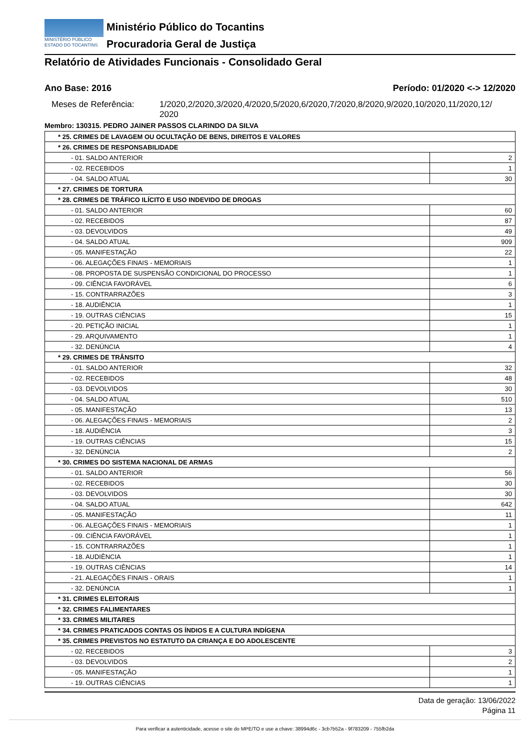MINISTÉRIO PÚBLICO
ESTADO DO TOCANTINS
Ministério Público do Tocantins
Procuradoria Geral de Justiça
Relatório de Atividades Funcionais - Consolidado Geral
Ano Base: 2016 Período: 01/2020 <-> 12/2020
Meses de Referência: 1/2020,2/2020,3/2020,4/2020,5/2020,6/2020,7/2020,8/2020,9/2020,10/2020,11/2020,12/
2020
Membro: 130315. PEDRO JAINER PASSOS CLARINDO DA SILVA
| * 25. CRIMES DE LAVAGEM OU OCULTAÇÃO DE BENS, DIREITOS E VALORES | |
| * 26. CRIMES DE RESPONSABILIDADE | |
| - 01. SALDO ANTERIOR | 2 |
| - 02. RECEBIDOS | 1 |
| - 04. SALDO ATUAL | 30 |
| * 27. CRIMES DE TORTURA | |
| * 28. CRIMES DE TRÁFICO ILÍCITO E USO INDEVIDO DE DROGAS | |
| - 01. SALDO ANTERIOR | 60 |
| - 02. RECEBIDOS | 87 |
| - 03. DEVOLVIDOS | 49 |
| - 04. SALDO ATUAL | 909 |
| - 05. MANIFESTAÇÃO | 22 |
| - 06. ALEGAÇÕES FINAIS - MEMORIAIS | 1 |
| - 08. PROPOSTA DE SUSPENSÃO CONDICIONAL DO PROCESSO | 1 |
| - 09. CIÊNCIA FAVORÁVEL | 6 |
| - 15. CONTRARRAZÕES | 3 |
| - 18. AUDIÊNCIA | 1 |
| - 19. OUTRAS CIÊNCIAS | 15 |
| - 20. PETIÇÃO INICIAL | 1 |
| - 29. ARQUIVAMENTO | 1 |
| - 32. DENÚNCIA | 4 |
| * 29. CRIMES DE TRÂNSITO | |
| - 01. SALDO ANTERIOR | 32 |
| - 02. RECEBIDOS | 48 |
| - 03. DEVOLVIDOS | 30 |
| - 04. SALDO ATUAL | 510 |
| - 05. MANIFESTAÇÃO | 13 |
| - 06. ALEGAÇÕES FINAIS - MEMORIAIS | 2 |
| - 18. AUDIÊNCIA | 3 |
| - 19. OUTRAS CIÊNCIAS | 15 |
| - 32. DENÚNCIA | 2 |
| * 30. CRIMES DO SISTEMA NACIONAL DE ARMAS | |
| - 01. SALDO ANTERIOR | 56 |
| - 02. RECEBIDOS | 30 |
| - 03. DEVOLVIDOS | 30 |
| - 04. SALDO ATUAL | 642 |
| - 05. MANIFESTAÇÃO | 11 |
| - 06. ALEGAÇÕES FINAIS - MEMORIAIS | 1 |
| - 09. CIÊNCIA FAVORÁVEL | 1 |
| - 15. CONTRARRAZÕES | 1 |
| - 18. AUDIÊNCIA | 1 |
| - 19. OUTRAS CIÊNCIAS | 14 |
| - 21. ALEGAÇÕES FINAIS - ORAIS | 1 |
| - 32. DENÚNCIA | 1 |
| * 31. CRIMES ELEITORAIS | |
| * 32. CRIMES FALIMENTARES | |
| * 33. CRIMES MILITARES | |
| * 34. CRIMES PRATICADOS CONTAS OS ÍNDIOS E A CULTURA INDÍGENA | |
| * 35. CRIMES PREVISTOS NO ESTATUTO DA CRIANÇA E DO ADOLESCENTE | |
| - 02. RECEBIDOS | 3 |
| - 03. DEVOLVIDOS | 2 |
| - 05. MANIFESTAÇÃO | 1 |
| - 19. OUTRAS CIÊNCIAS | 1 |
Data de geração: 13/06/2022
Página 11
Para verificar a autenticidade, acesse o site do MPE/TO e use a chave: 38994d6c - 3cb7b52a - 9f783209 - 755fb2da